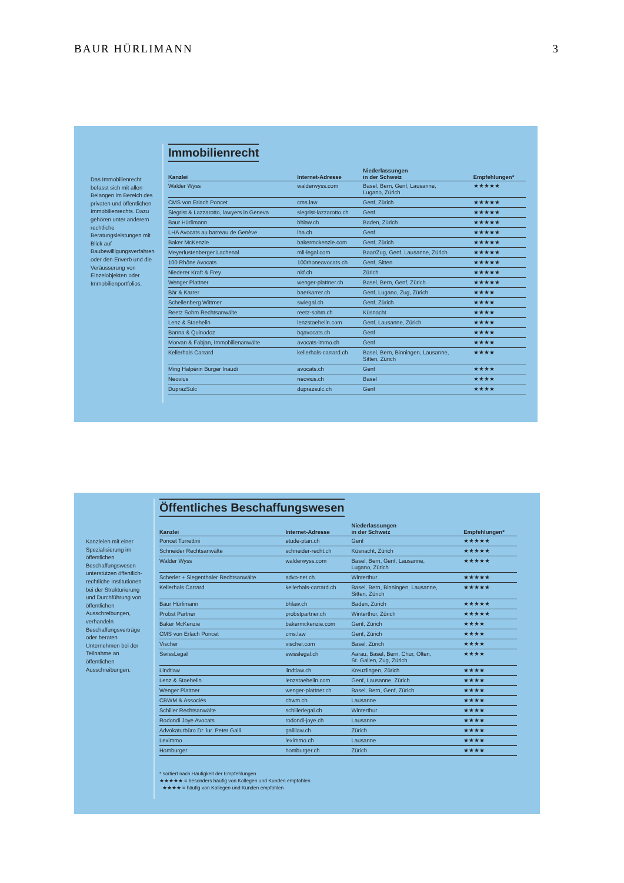BAUR HÜRLIMANN 3
Das Immobilienrecht befasst sich mit allen Belangen im Bereich des privaten und öffentlichen Immobilienrechts. Dazu gehören unter anderem rechtliche Beratungsleistungen mit Blick auf Baubewilligungsverfahren oder den Erwerb und die Veräusserung von Einzelobjekten oder Immobilienportfolios.
Immobilienrecht
| Kanzlei | Internet-Adresse | Niederlassungen in der Schweiz | Empfehlungen* |
| --- | --- | --- | --- |
| Walder Wyss | walderwyss.com | Basel, Bern, Genf, Lausanne, Lugano, Zürich | ★★★★★ |
| CMS von Erlach Poncet | cms.law | Genf, Zürich | ★★★★★ |
| Siegrist & Lazzarotto, lawyers in Geneva | siegrist-lazzarotto.ch | Genf | ★★★★★ |
| Baur Hürlimann | bhlaw.ch | Baden, Zürich | ★★★★★ |
| LHA Avocats au barreau de Genève | lha.ch | Genf | ★★★★★ |
| Baker McKenzie | bakermckenzie.com | Genf, Zürich | ★★★★★ |
| Meyerlustenberger Lachenal | mll-legal.com | Baar/Zug, Genf, Lausanne, Zürich | ★★★★★ |
| 100 Rhône Avocats | 100rhoneavocats.ch | Genf, Sitten | ★★★★★ |
| Niederer Kraft & Frey | nkf.ch | Zürich | ★★★★★ |
| Wenger Plattner | wenger-plattner.ch | Basel, Bern, Genf, Zürich | ★★★★★ |
| Bär & Karrer | baerkarrer.ch | Genf, Lugano, Zug, Zürich | ★★★★ |
| Schellenberg Wittmer | swlegal.ch | Genf, Zürich | ★★★★ |
| Reetz Sohm Rechtsanwälte | reetz-sohm.ch | Küsnacht | ★★★★ |
| Lenz & Staehelin | lenzstaehelin.com | Genf, Lausanne, Zürich | ★★★★ |
| Banna & Quinodoz | bqavocats.ch | Genf | ★★★★ |
| Morvan & Fabjan, Immobilienanwälte | avocats-immo.ch | Genf | ★★★★ |
| Kellerhals Carrard | kellerhals-carrard.ch | Basel, Bern, Binningen, Lausanne, Sitten, Zürich | ★★★★ |
| Ming Halpérin Burger Inaudi | avocats.ch | Genf | ★★★★ |
| Neovius | neovius.ch | Basel | ★★★★ |
| DuprazSulc | duprazsulc.ch | Genf | ★★★★ |
Kanzleien mit einer Spezialisierung im öffentlichen Beschaffungswesen unterstützen öffentlich-rechtliche Institutionen bei der Strukturierung und Durchführung von öffentlichen Ausschreibungen, verhandeln Beschaffungsverträge oder beraten Unternehmen bei der Teilnahme an öffentlichen Ausschreibungen.
Öffentliches Beschaffungswesen
| Kanzlei | Internet-Adresse | Niederlassungen in der Schweiz | Empfehlungen* |
| --- | --- | --- | --- |
| Poncet Turrettini | etude-ptan.ch | Genf | ★★★★★ |
| Schneider Rechtsanwälte | schneider-recht.ch | Küsnacht, Zürich | ★★★★★ |
| Walder Wyss | walderwyss.com | Basel, Bern, Genf, Lausanne, Lugano, Zürich | ★★★★★ |
| Scherler + Siegenthaler Rechtsanwälte | advo-net.ch | Winterthur | ★★★★★ |
| Kellerhals Carrard | kellerhals-carrard.ch | Basel, Bern, Binningen, Lausanne, Sitten, Zürich | ★★★★★ |
| Baur Hürlimann | bhlaw.ch | Baden, Zürich | ★★★★★ |
| Probst Partner | probstpartner.ch | Winterthur, Zürich | ★★★★★ |
| Baker McKenzie | bakermckenzie.com | Genf, Zürich | ★★★★ |
| CMS von Erlach Poncet | cms.law | Genf, Zürich | ★★★★ |
| Vischer | vischer.com | Basel, Zürich | ★★★★ |
| SwissLegal | swisslegal.ch | Aarau, Basel, Bern, Chur, Olten, St. Gallen, Zug, Zürich | ★★★★ |
| Lindtlaw | lindtlaw.ch | Kreuzlingen, Zürich | ★★★★ |
| Lenz & Staehelin | lenzstaehelin.com | Genf, Lausanne, Zürich | ★★★★ |
| Wenger Plattner | wenger-plattner.ch | Basel, Bern, Genf, Zürich | ★★★★ |
| CBWM & Associés | cbwm.ch | Lausanne | ★★★★ |
| Schiller Rechtsanwälte | schillerlegal.ch | Winterthur | ★★★★ |
| Rodondi Joye Avocats | rodondi-joye.ch | Lausanne | ★★★★ |
| Advokaturbüro Dr. iur. Peter Galli | gallilaw.ch | Zürich | ★★★★ |
| Leximmo | leximmo.ch | Lausanne | ★★★★ |
| Homburger | homburger.ch | Zürich | ★★★★ |
* sortiert nach Häufigkeit der Empfehlungen
★★★★★ = besonders häufig von Kollegen und Kunden empfohlen
★★★★ = häufig von Kollegen und Kunden empfohlen